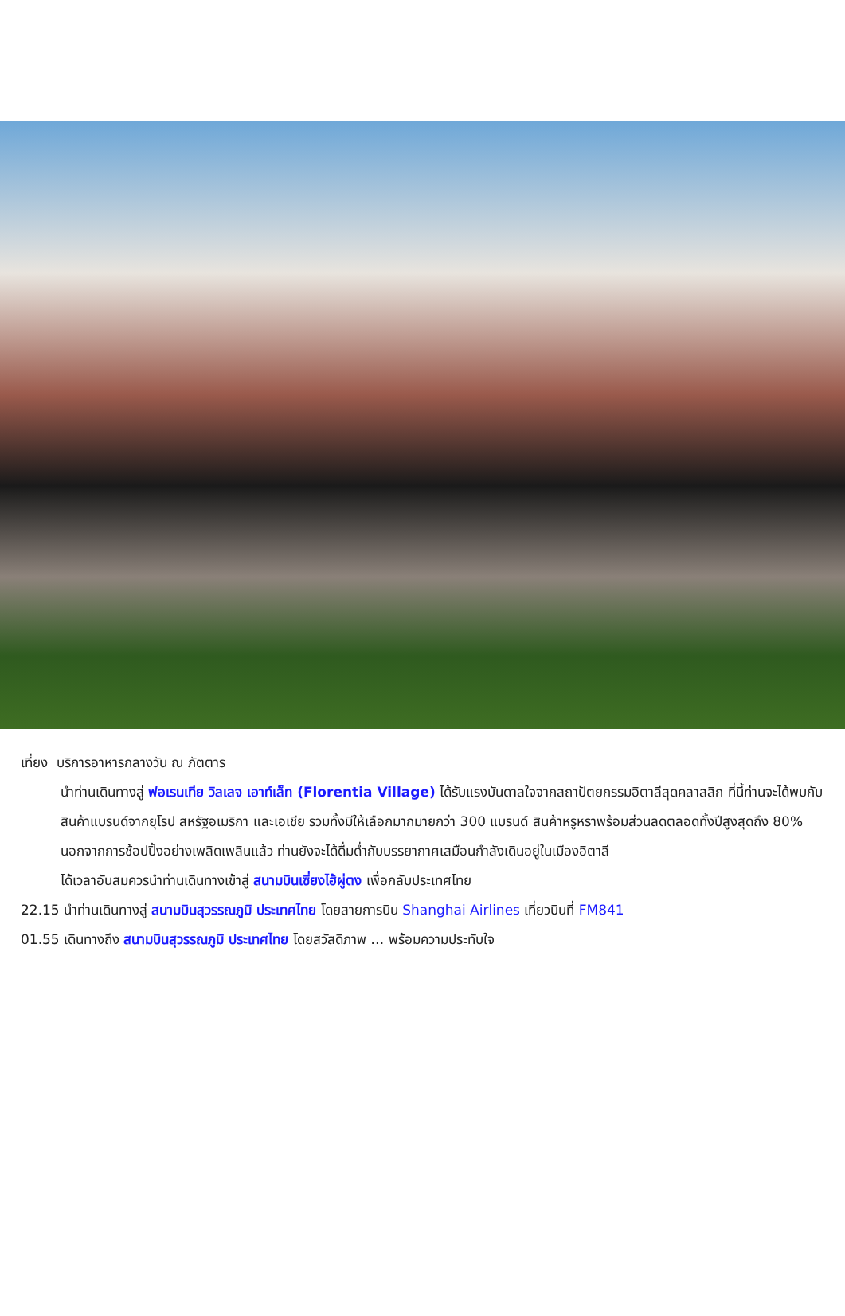เที่ยง บริการอาหารกลางวัน ณ ภัตตาร
นำท่านเดินทางสู่ ฟอเรนเทีย วิลเลจ เอาท์เล็ท (Florentia Village) ได้รับแรงบันดาลใจจากสถาปัตยกรรมอิตาลีสุดคลาสสิก ที่นี้ท่านจะได้พบกับสินค้าแบรนด์จากยุโรป สหรัฐอเมริกา และเอเชีย รวมทั้งมีให้เลือกมากมายกว่า 300 แบรนด์ สินค้าหรูหราพร้อมส่วนลดตลอดทั้งปีสูงสุดถึง 80% นอกจากการช้อปปิ้งอย่างเพลิดเพลินแล้ว ท่านยังจะได้ดื่มด่ำกับบรรยากาศเสมือนกำลังเดินอยู่ในเมืองอิตาลี
ได้เวลาอันสมควรนำท่านเดินทางเข้าสู่ สนามบินเซี่ยงไฮ้ผู่ตง เพื่อกลับประเทศไทย
22.15 นำท่านเดินทางสู่ สนามบินสุวรรณภูมิ ประเทศไทย โดยสายการบิน Shanghai Airlines เที่ยวบินที่ FM841
01.55 เดินทางถึง สนามบินสุวรรณภูมิ ประเทศไทย โดยสวัสดิภาพ … พร้อมความประทับใจ